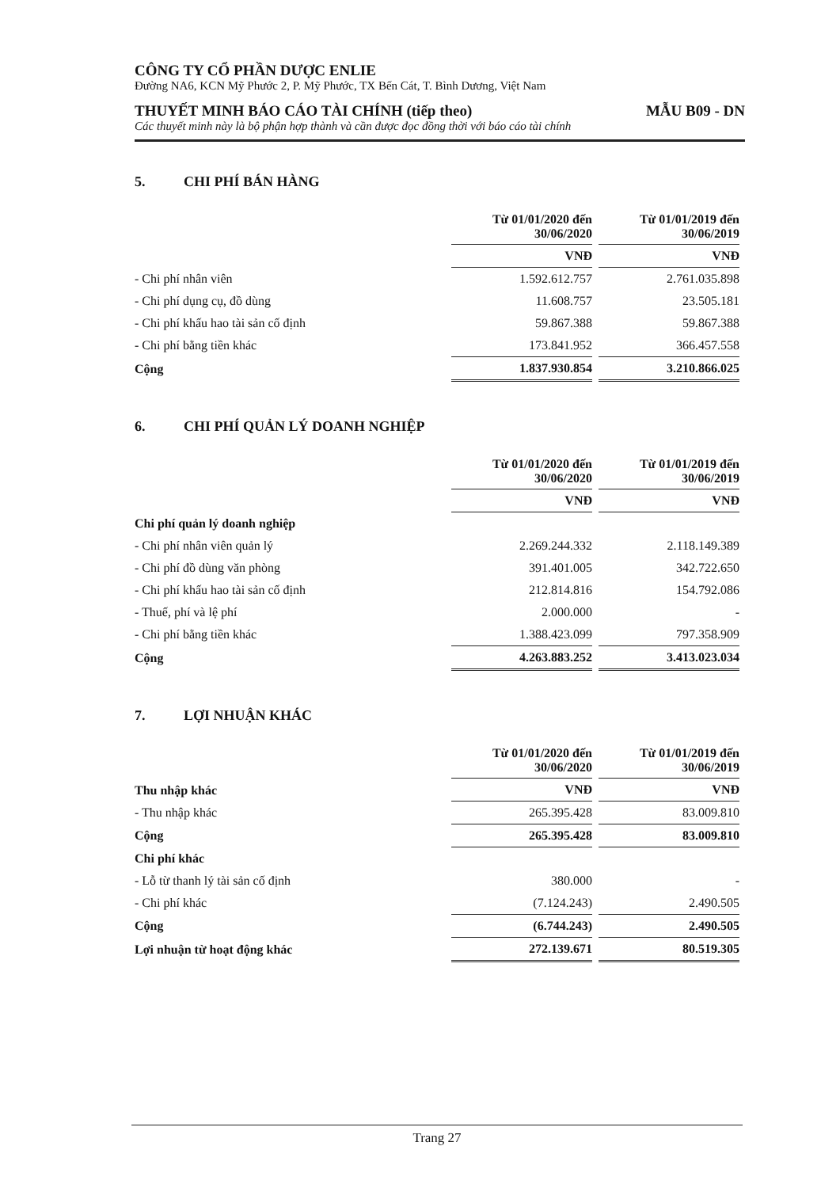CÔNG TY CỔ PHẦN DƯỢC ENLIE
Đường NA6, KCN Mỹ Phước 2, P. Mỹ Phước, TX Bến Cát, T. Bình Dương, Việt Nam
THUYẾT MINH BÁO CÁO TÀI CHÍNH (tiếp theo) MẪU B09 - DN
Các thuyết minh này là bộ phận hợp thành và cần được đọc đồng thời với báo cáo tài chính
5. CHI PHÍ BÁN HÀNG
| | Từ 01/01/2020 đến 30/06/2020 | Từ 01/01/2019 đến 30/06/2019 |
| --- | --- | --- |
| | VNĐ | VNĐ |
| - Chi phí nhân viên | 1.592.612.757 | 2.761.035.898 |
| - Chi phí dụng cụ, đồ dùng | 11.608.757 | 23.505.181 |
| - Chi phí khấu hao tài sản cố định | 59.867.388 | 59.867.388 |
| - Chi phí bằng tiền khác | 173.841.952 | 366.457.558 |
| Cộng | 1.837.930.854 | 3.210.866.025 |
6. CHI PHÍ QUẢN LÝ DOANH NGHIỆP
| | Từ 01/01/2020 đến 30/06/2020 | Từ 01/01/2019 đến 30/06/2019 |
| --- | --- | --- |
| | VNĐ | VNĐ |
| Chi phí quản lý doanh nghiệp | | |
| - Chi phí nhân viên quản lý | 2.269.244.332 | 2.118.149.389 |
| - Chi phí đồ dùng văn phòng | 391.401.005 | 342.722.650 |
| - Chi phí khấu hao tài sản cố định | 212.814.816 | 154.792.086 |
| - Thuế, phí và lệ phí | 2.000.000 | - |
| - Chi phí bằng tiền khác | 1.388.423.099 | 797.358.909 |
| Cộng | 4.263.883.252 | 3.413.023.034 |
7. LỢI NHUẬN KHÁC
| | Từ 01/01/2020 đến 30/06/2020 | Từ 01/01/2019 đến 30/06/2019 |
| --- | --- | --- |
| Thu nhập khác | VNĐ | VNĐ |
| - Thu nhập khác | 265.395.428 | 83.009.810 |
| Cộng | 265.395.428 | 83.009.810 |
| Chi phí khác | | |
| - Lỗ từ thanh lý tài sản cố định | 380.000 | - |
| - Chi phí khác | (7.124.243) | 2.490.505 |
| Cộng | (6.744.243) | 2.490.505 |
| Lợi nhuận từ hoạt động khác | 272.139.671 | 80.519.305 |
Trang 27